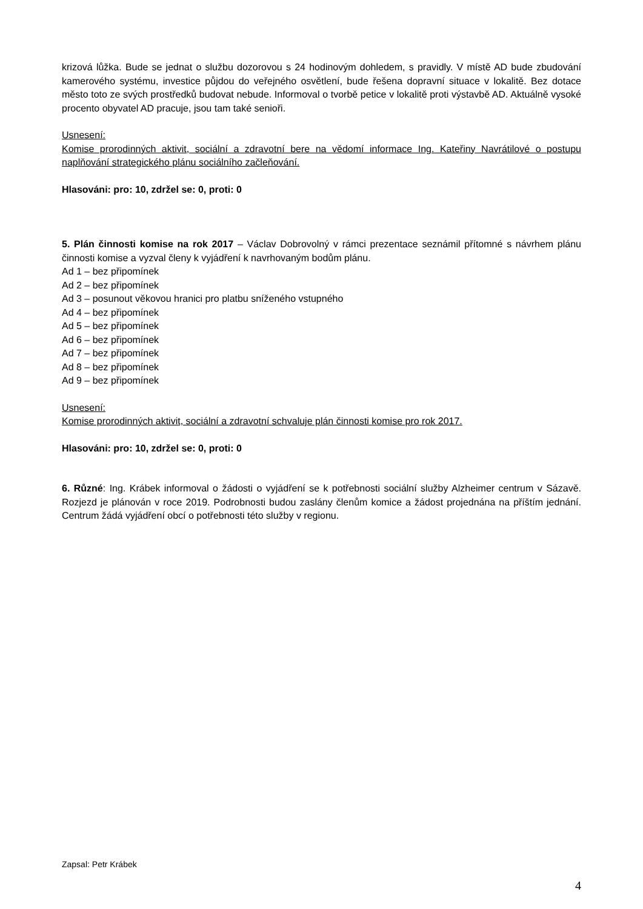krizová lůžka. Bude se jednat o službu dozorovou s 24 hodinovým dohledem, s pravidly. V místě AD bude zbudování kamerového systému, investice půjdou do veřejného osvětlení, bude řešena dopravní situace v lokalitě. Bez dotace město toto ze svých prostředků budovat nebude. Informoval o tvorbě petice v lokalitě proti výstavbě AD. Aktuálně vysoké procento obyvatel AD pracuje, jsou tam také senioři.
Usnesení:
Komise prorodinných aktivit, sociální a zdravotní bere na vědomí informace Ing. Kateřiny Navrátilové o postupu naplňování strategického plánu sociálního začleňování.
Hlasováni: pro: 10, zdržel se: 0, proti: 0
5. Plán činnosti komise na rok 2017 – Václav Dobrovolný v rámci prezentace seznámil přítomné s návrhem plánu činnosti komise a vyzval členy k vyjádření k navrhovaným bodům plánu.
Ad 1 – bez připomínek
Ad 2 – bez připomínek
Ad 3 – posunout věkovou hranici pro platbu sníženého vstupného
Ad 4 – bez připomínek
Ad 5 – bez připomínek
Ad 6 – bez připomínek
Ad 7 – bez připomínek
Ad 8 – bez připomínek
Ad 9 – bez připomínek
Usnesení:
Komise prorodinných aktivit, sociální a zdravotní schvaluje plán činnosti komise pro rok 2017.
Hlasováni: pro: 10, zdržel se: 0, proti: 0
6. Různé: Ing. Krábek informoval o žádosti o vyjádření se k potřebnosti sociální služby Alzheimer centrum v Sázavě. Rozjezd je plánován v roce 2019. Podrobnosti budou zaslány členům komice a žádost projednána na příštím jednání. Centrum žádá vyjádření obcí o potřebnosti této služby v regionu.
Zapsal: Petr Krábek
4